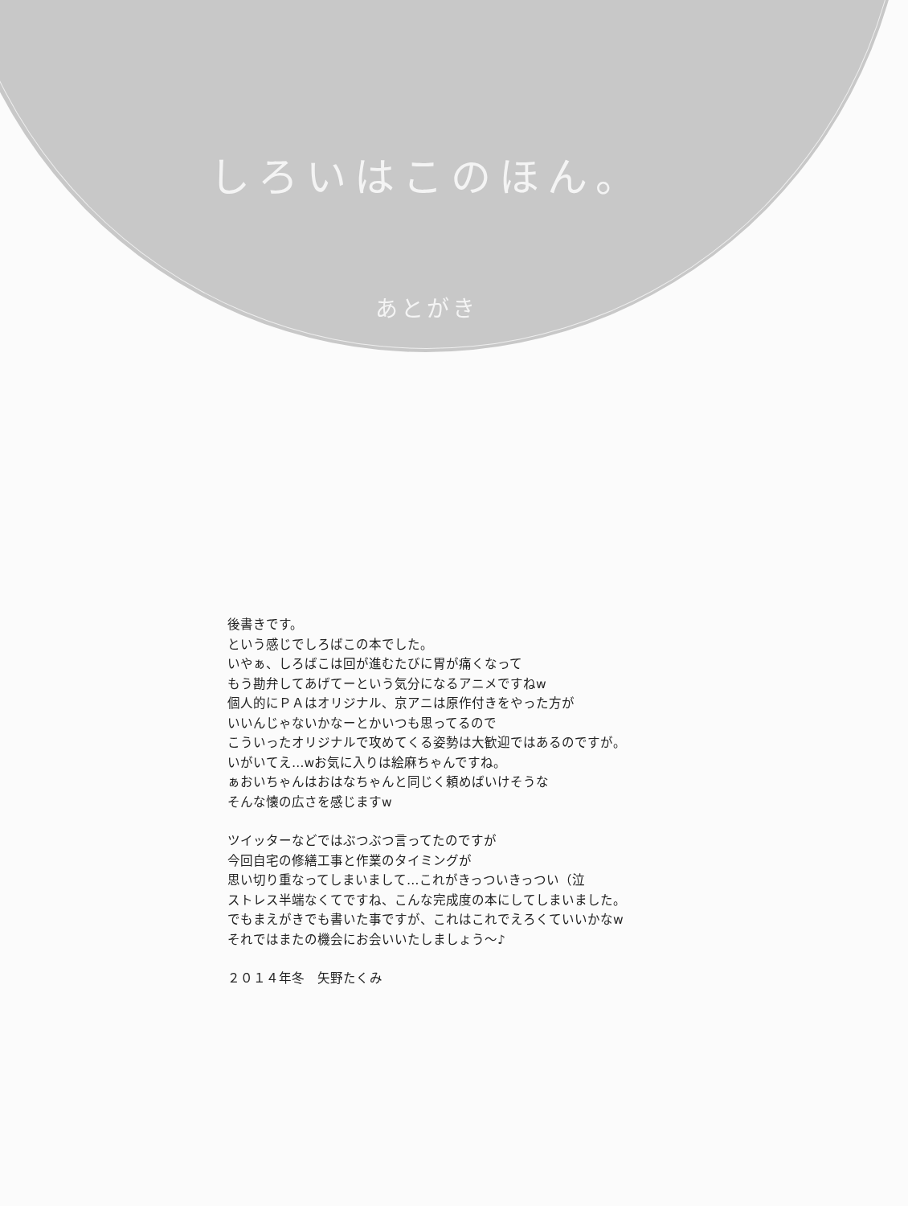しろいはこのほん。
あとがき
後書きです。
という感じでしろばこの本でした。
いやぁ、しろばこは回が進むたびに胃が痛くなって
もう勘弁してあげてーという気分になるアニメですねw
個人的にＰＡはオリジナル、京アニは原作付きをやった方が
いいんじゃないかなーとかいつも思ってるので
こういったオリジナルで攻めてくる姿勢は大歓迎ではあるのですが。
いがいてえ…wお気に入りは絵麻ちゃんですね。
ぁおいちゃんはおはなちゃんと同じく頼めばいけそうな
そんな懐の広さを感じますw
ツイッターなどではぶつぶつ言ってたのですが
今回自宅の修繕工事と作業のタイミングが
思い切り重なってしまいまして…これがきっついきっつい（泣
ストレス半端なくてですね、こんな完成度の本にしてしまいました。
でもまえがきでも書いた事ですが、これはこれでえろくていいかなw
それではまたの機会にお会いいたしましょう～♪
２０１４年冬　矢野たくみ